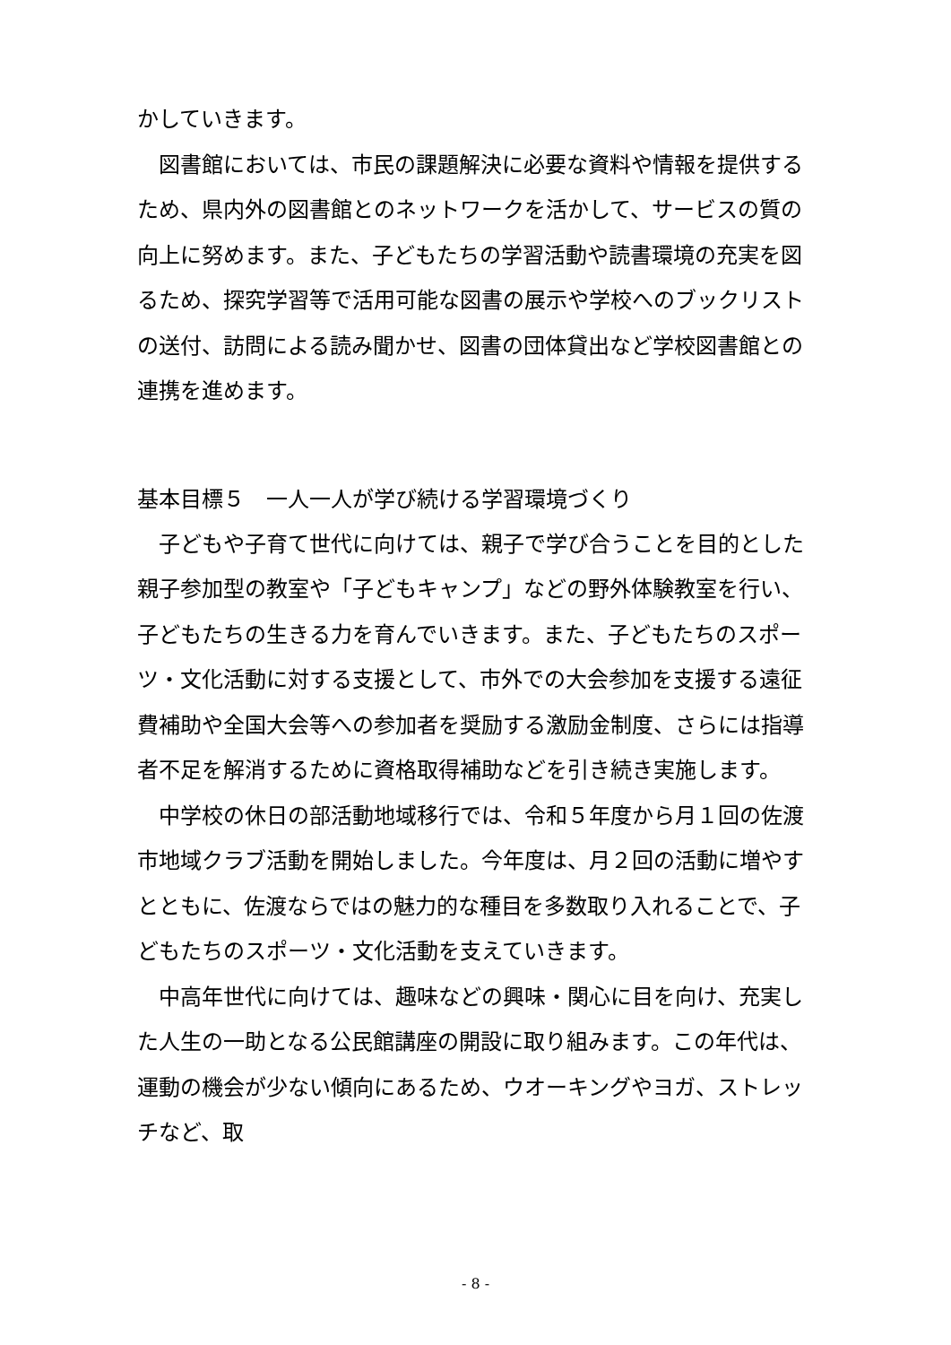かしていきます。
図書館においては、市民の課題解決に必要な資料や情報を提供するため、県内外の図書館とのネットワークを活かして、サービスの質の向上に努めます。また、子どもたちの学習活動や読書環境の充実を図るため、探究学習等で活用可能な図書の展示や学校へのブックリストの送付、訪問による読み聞かせ、図書の団体貸出など学校図書館との連携を進めます。
基本目標５　一人一人が学び続ける学習環境づくり
子どもや子育て世代に向けては、親子で学び合うことを目的とした親子参加型の教室や「子どもキャンプ」などの野外体験教室を行い、子どもたちの生きる力を育んでいきます。また、子どもたちのスポーツ・文化活動に対する支援として、市外での大会参加を支援する遠征費補助や全国大会等への参加者を奨励する激励金制度、さらには指導者不足を解消するために資格取得補助などを引き続き実施します。
中学校の休日の部活動地域移行では、令和５年度から月１回の佐渡市地域クラブ活動を開始しました。今年度は、月２回の活動に増やすとともに、佐渡ならではの魅力的な種目を多数取り入れることで、子どもたちのスポーツ・文化活動を支えていきます。
中高年世代に向けては、趣味などの興味・関心に目を向け、充実した人生の一助となる公民館講座の開設に取り組みます。この年代は、運動の機会が少ない傾向にあるため、ウオーキングやヨガ、ストレッチなど、取
- 8 -